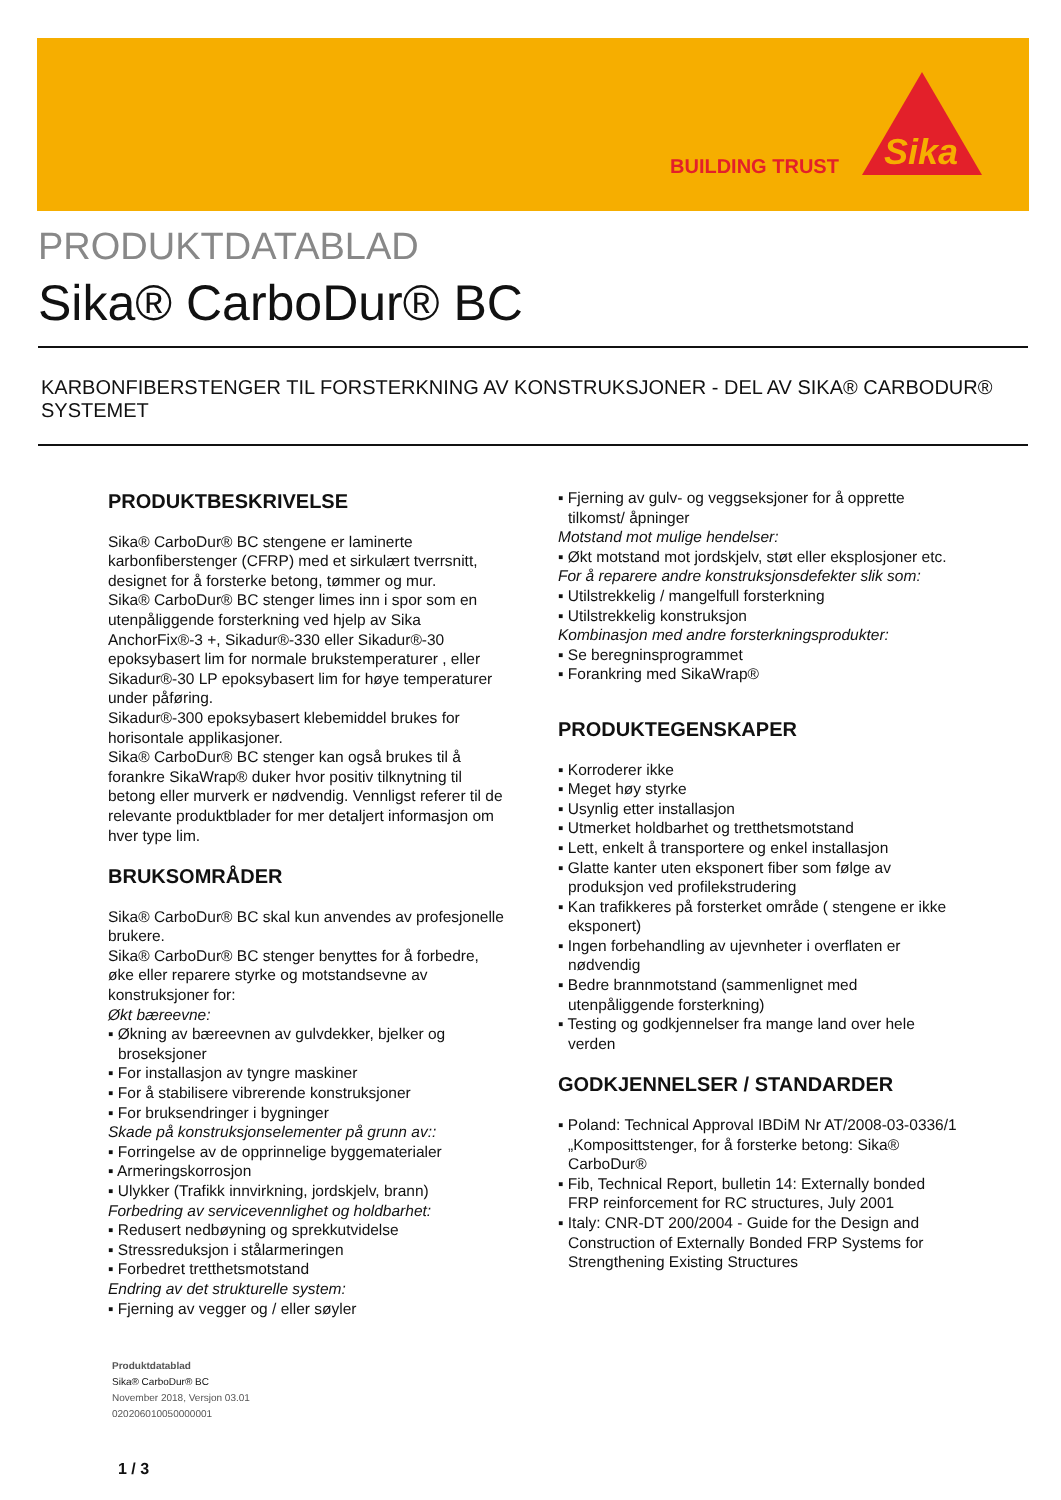BUILDING TRUST
Sika
PRODUKTDATABLAD
Sika® CarboDur® BC
KARBONFIBERSTENGER TIL FORSTERKNING AV KONSTRUKSJONER - DEL AV SIKA® CARBODUR® SYSTEMET
PRODUKTBESKRIVELSE
Sika® CarboDur® BC stengene er laminerte karbonfiberstenger (CFRP) med et sirkulært tverrsnitt, designet for å forsterke betong, tømmer og mur.
Sika® CarboDur® BC stenger limes inn i spor som en utenpåliggende forsterkning ved hjelp av Sika AnchorFix®-3 +, Sikadur®-330 eller Sikadur®-30 epoksybasert lim for normale brukstemperaturer , eller Sikadur®-30 LP epoksybasert lim for høye temperaturer under påføring.
Sikadur®-300 epoksybasert klebemiddel brukes for horisontale applikasjoner.
Sika® CarboDur® BC stenger kan også brukes til å forankre SikaWrap® duker hvor positiv tilknytning til betong eller murverk er nødvendig. Vennligst referer til de relevante produktblader for mer detaljert informasjon om hver type lim.
BRUKSOMRÅDER
Sika® CarboDur® BC skal kun anvendes av profesjonelle brukere.
Sika® CarboDur® BC stenger benyttes for å forbedre, øke eller reparere styrke og motstandsevne av konstruksjoner for:
Økt bæreevne:
▪ Økning av bæreevnen av gulvdekker, bjelker og broseksjoner
▪ For installasjon av tyngre maskiner
▪ For å stabilisere vibrerende konstruksjoner
▪ For bruksendringer i bygninger
Skade på konstruksjonselementer på grunn av::
▪ Forringelse av de opprinnelige byggematerialer
▪ Armeringskorrosjon
▪ Ulykker (Trafikk innvirkning, jordskjelv, brann)
Forbedring av servicevennlighet og holdbarhet:
▪ Redusert nedbøyning og sprekkutvidelse
▪ Stressreduksjon i stålarmeringen
▪ Forbedret tretthetsmotstand
Endring av det strukturelle system:
▪ Fjerning av vegger og / eller søyler
▪ Fjerning av gulv- og veggseksjoner for å opprette tilkomst/ åpninger
Motstand mot mulige hendelser:
▪ Økt motstand mot jordskjelv, støt eller eksplosjoner etc.
For å reparere andre konstruksjonsdefekter slik som:
▪ Utilstrekkelig / mangelfull forsterkning
▪ Utilstrekkelig konstruksjon
Kombinasjon med andre forsterkningsprodukter:
▪ Se beregninsprogrammet
▪ Forankring med SikaWrap®
PRODUKTEGENSKAPER
▪ Korroderer ikke
▪ Meget høy styrke
▪ Usynlig etter installasjon
▪ Utmerket holdbarhet og tretthetsmotstand
▪ Lett, enkelt å transportere og enkel installasjon
▪ Glatte kanter uten eksponert fiber som følge av produksjon ved profilekstrudering
▪ Kan trafikkeres på forsterket område ( stengene er ikke eksponert)
▪ Ingen forbehandling av ujevnheter i overflaten er nødvendig
▪ Bedre brannmotstand (sammenlignet med utenpåliggende forsterkning)
▪ Testing og godkjennelser fra mange land over hele verden
GODKJENNELSER / STANDARDER
▪ Poland: Technical Approval IBDiM Nr AT/2008-03-0336/1 „Komposittstenger, for å forsterke betong: Sika® CarboDur®
▪ Fib, Technical Report, bulletin 14: Externally bonded FRP reinforcement for RC structures, July 2001
▪ Italy: CNR-DT 200/2004 - Guide for the Design and Construction of Externally Bonded FRP Systems for Strengthening Existing Structures
Produktdatablad
Sika® CarboDur® BC
November 2018, Versjon 03.01
020206010050000001
1 / 3